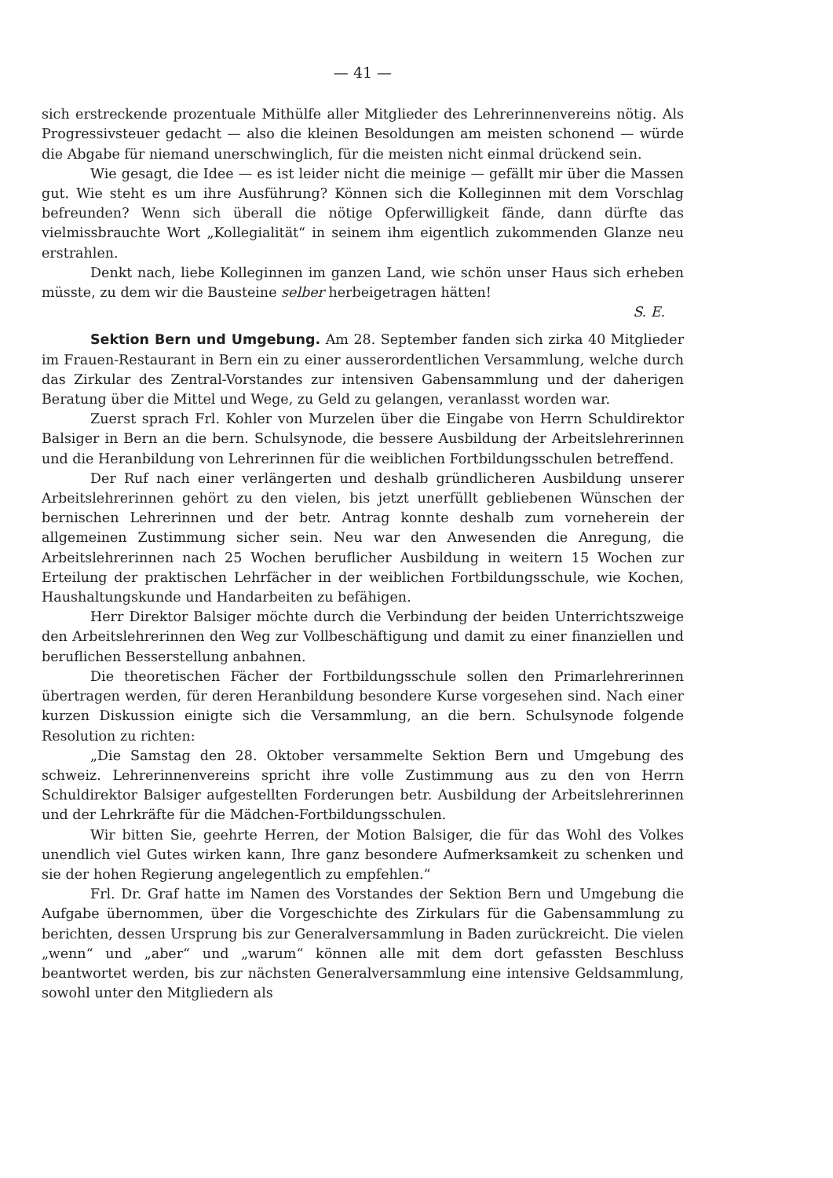— 41 —
sich erstreckende prozentuale Mithülfe aller Mitglieder des Lehrerinnenvereins nötig. Als Progressivsteuer gedacht — also die kleinen Besoldungen am meisten schonend — würde die Abgabe für niemand unerschwinglich, für die meisten nicht einmal drückend sein.
Wie gesagt, die Idee — es ist leider nicht die meinige — gefällt mir über die Massen gut. Wie steht es um ihre Ausführung? Können sich die Kolleginnen mit dem Vorschlag befreunden? Wenn sich überall die nötige Opferwilligkeit fände, dann dürfte das vielmissbrauchte Wort „Kollegialität“ in seinem ihm eigentlich zukommenden Glanze neu erstrahlen.
Denkt nach, liebe Kolleginnen im ganzen Land, wie schön unser Haus sich erheben müsste, zu dem wir die Bausteine selber herbeigetragen hätten!
S. E.
Sektion Bern und Umgebung. Am 28. September fanden sich zirka 40 Mitglieder im Frauen-Restaurant in Bern ein zu einer ausserordentlichen Versammlung, welche durch das Zirkular des Zentral-Vorstandes zur intensiven Gabensammlung und der daherigen Beratung über die Mittel und Wege, zu Geld zu gelangen, veranlasst worden war.
Zuerst sprach Frl. Kohler von Murzelen über die Eingabe von Herrn Schuldirektor Balsiger in Bern an die bern. Schulsynode, die bessere Ausbildung der Arbeitslehrerinnen und die Heranbildung von Lehrerinnen für die weiblichen Fortbildungsschulen betreffend.
Der Ruf nach einer verlängerten und deshalb gründlicheren Ausbildung unserer Arbeitslehrerinnen gehört zu den vielen, bis jetzt unerfüllt gebliebenen Wünschen der bernischen Lehrerinnen und der betr. Antrag konnte deshalb zum vorneherein der allgemeinen Zustimmung sicher sein. Neu war den Anwesenden die Anregung, die Arbeitslehrerinnen nach 25 Wochen beruflicher Ausbildung in weitern 15 Wochen zur Erteilung der praktischen Lehrfächer in der weiblichen Fortbildungsschule, wie Kochen, Haushaltungskunde und Handarbeiten zu befähigen.
Herr Direktor Balsiger möchte durch die Verbindung der beiden Unterrichtszweige den Arbeitslehrerinnen den Weg zur Vollbeschäftigung und damit zu einer finanziellen und beruflichen Besserstellung anbahnen.
Die theoretischen Fächer der Fortbildungsschule sollen den Primarlehrerinnen übertragen werden, für deren Heranbildung besondere Kurse vorgesehen sind. Nach einer kurzen Diskussion einigte sich die Versammlung, an die bern. Schulsynode folgende Resolution zu richten:
„Die Samstag den 28. Oktober versammelte Sektion Bern und Umgebung des schweiz. Lehrerinnenvereins spricht ihre volle Zustimmung aus zu den von Herrn Schuldirektor Balsiger aufgestellten Forderungen betr. Ausbildung der Arbeitslehrerinnen und der Lehrkräfte für die Mädchen-Fortbildungsschulen.
Wir bitten Sie, geehrte Herren, der Motion Balsiger, die für das Wohl des Volkes unendlich viel Gutes wirken kann, Ihre ganz besondere Aufmerksamkeit zu schenken und sie der hohen Regierung angelegentlich zu empfehlen.“
Frl. Dr. Graf hatte im Namen des Vorstandes der Sektion Bern und Umgebung die Aufgabe übernommen, über die Vorgeschichte des Zirkulars für die Gabensammlung zu berichten, dessen Ursprung bis zur Generalversammlung in Baden zurückreicht. Die vielen „wenn“ und „aber“ und „warum“ können alle mit dem dort gefassten Beschluss beantwortet werden, bis zur nächsten Generalversammlung eine intensive Geldsammlung, sowohl unter den Mitgliedern als